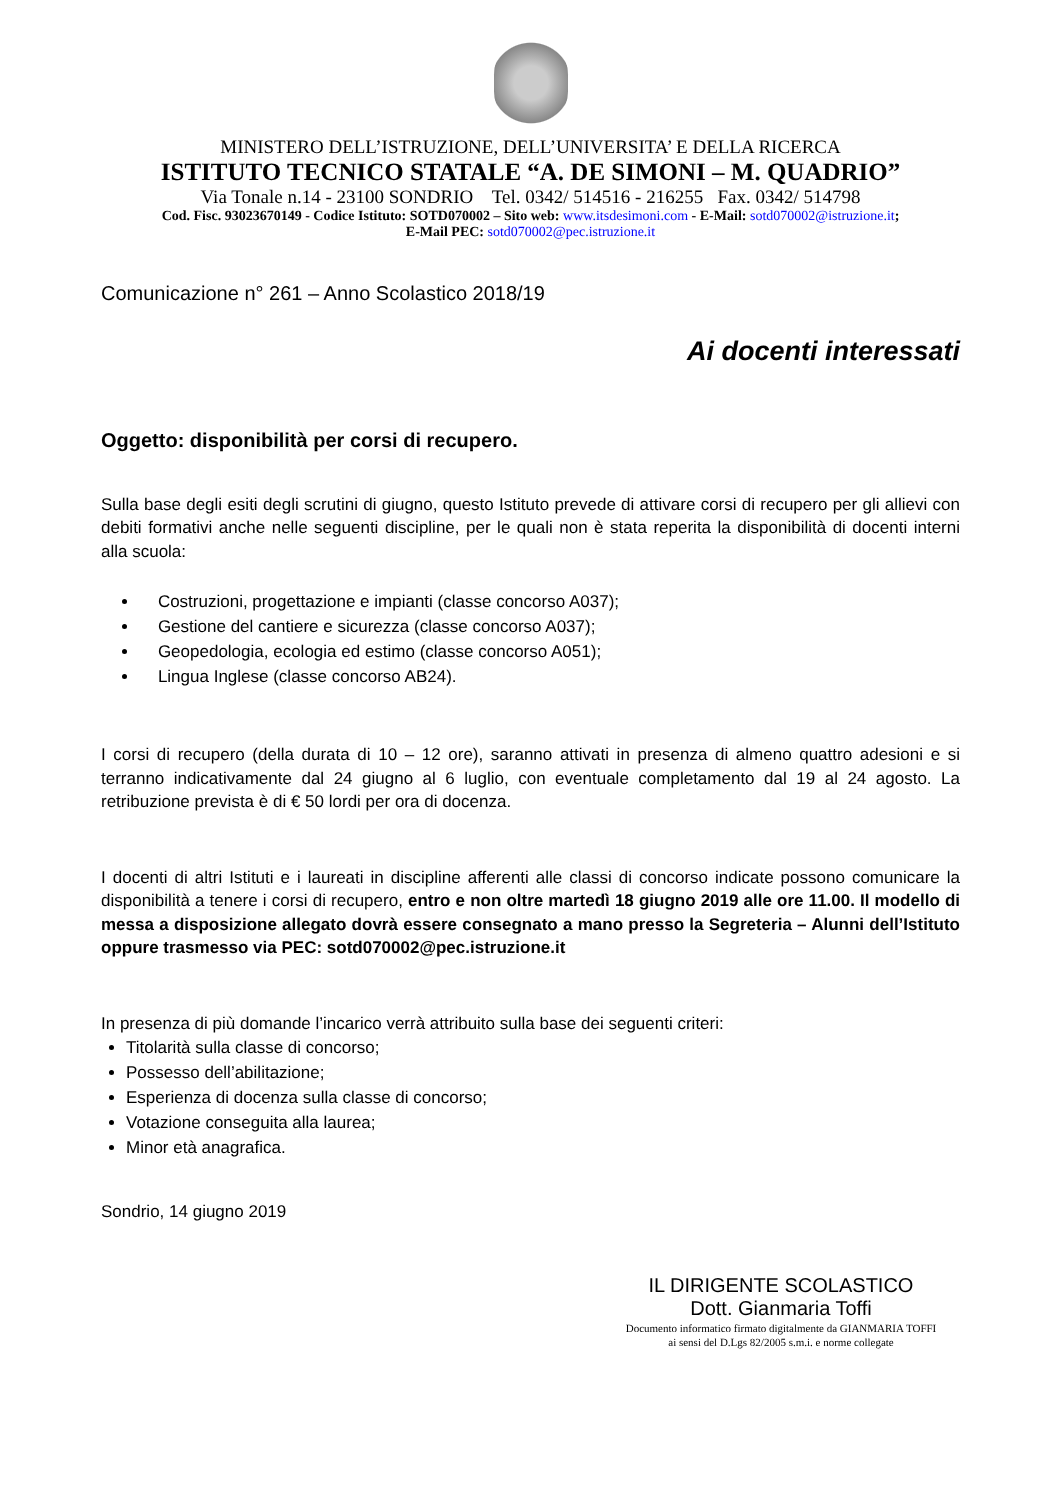MINISTERO DELL’ISTRUZIONE, DELL’UNIVERSITA’ E DELLA RICERCA
ISTITUTO TECNICO STATALE “A. DE SIMONI – M. QUADRIO”
Via Tonale n.14 - 23100 SONDRIO Tel. 0342/ 514516 - 216255 Fax. 0342/ 514798
Cod. Fisc. 93023670149 - Codice Istituto: SOTD070002 – Sito web: www.itsdesimoni.com - E-Mail: sotd070002@istruzione.it;
E-Mail PEC: sotd070002@pec.istruzione.it
Comunicazione n° 261 – Anno Scolastico 2018/19
Ai docenti interessati
Oggetto: disponibilità per corsi di recupero.
Sulla base degli esiti degli scrutini di giugno, questo Istituto prevede di attivare corsi di recupero per gli allievi con debiti formativi anche nelle seguenti discipline, per le quali non è stata reperita la disponibilità di docenti interni alla scuola:
Costruzioni, progettazione e impianti (classe concorso A037);
Gestione del cantiere e sicurezza (classe concorso A037);
Geopedologia, ecologia ed estimo (classe concorso A051);
Lingua Inglese (classe concorso AB24).
I corsi di recupero (della durata di 10 – 12 ore), saranno attivati in presenza di almeno quattro adesioni e si terranno indicativamente dal 24 giugno al 6 luglio, con eventuale completamento dal 19 al 24 agosto. La retribuzione prevista è di € 50 lordi per ora di docenza.
I docenti di altri Istituti e i laureati in discipline afferenti alle classi di concorso indicate possono comunicare la disponibilità a tenere i corsi di recupero, entro e non oltre martedì 18 giugno 2019 alle ore 11.00. Il modello di messa a disposizione allegato dovrà essere consegnato a mano presso la Segreteria – Alunni dell’Istituto oppure trasmesso via PEC: sotd070002@pec.istruzione.it
In presenza di più domande l’incarico verrà attribuito sulla base dei seguenti criteri:
Titolarità sulla classe di concorso;
Possesso dell’abilitazione;
Esperienza di docenza sulla classe di concorso;
Votazione conseguita alla laurea;
Minor età anagrafica.
Sondrio, 14 giugno 2019
IL DIRIGENTE SCOLASTICO
Dott. Gianmaria Toffi
Documento informatico firmato digitalmente da GIANMARIA TOFFI
ai sensi del D.Lgs 82/2005 s.m.i. e norme collegate